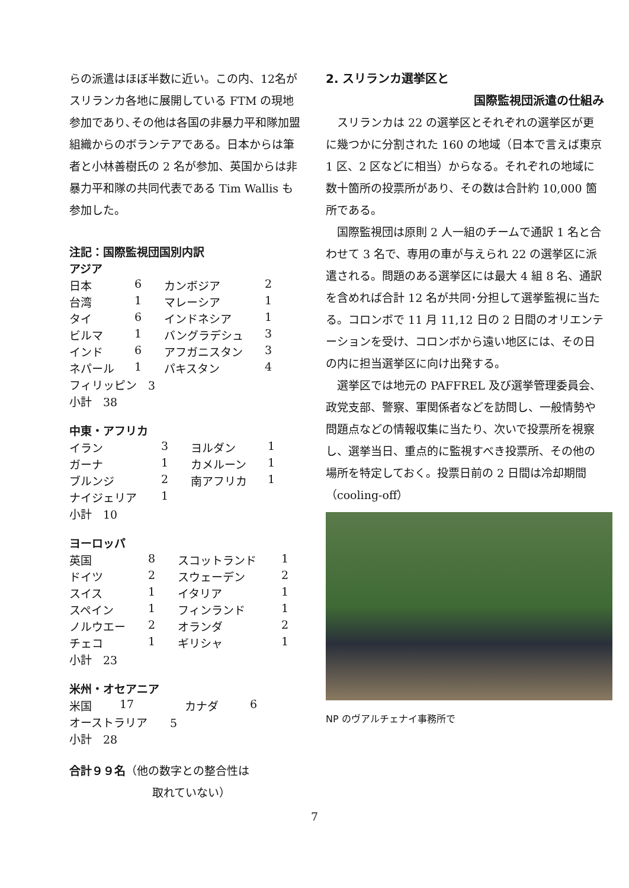らの派遣はほぼ半数に近い。この内、12名がスリランカ各地に展開している FTM の現地参加であり､その他は各国の非暴力平和隊加盟組織からのボランテアである。日本からは筆者と小林善樹氏の 2 名が参加、英国からは非暴力平和隊の共同代表である Tim Wallis も参加した。
注記：国際監視団国別内訳
アジア
| 日本 | 6 | カンボジア | 2 |
| 台湾 | 1 | マレーシア | 1 |
| タイ | 6 | インドネシア | 1 |
| ビルマ | 1 | バングラデシュ | 3 |
| インド | 6 | アフガニスタン | 3 |
| ネパール | 1 | パキスタン | 4 |
| フィリッピン 3 | | | |
| 小計 38 | | | |
中東・アフリカ
| イラン | 3 | ヨルダン | 1 |
| ガーナ | 1 | カメルーン | 1 |
| ブルンジ | 2 | 南アフリカ | 1 |
| ナイジェリア | 1 | | |
| 小計 10 | | | |
ヨーロッパ
| 英国 | 8 | スコットランド | 1 |
| ドイツ | 2 | スウェーデン | 2 |
| スイス | 1 | イタリア | 1 |
| スペイン | 1 | フィンランド | 1 |
| ノルウエー | 2 | オランダ | 2 |
| チェコ | 1 | ギリシャ | 1 |
| 小計 23 | | | |
米州・オセアニア
| 米国 | 17 | カナダ | 6 |
| オーストラリア 5 | | | |
| 小計 28 | | | |
合計９９名（他の数字との整合性は
取れていない）
2. スリランカ選挙区と
国際監視団派遣の仕組み
スリランカは 22 の選挙区とそれぞれの選挙区が更に幾つかに分割された 160 の地域（日本で言えば東京 1 区、2 区などに相当）からなる。それぞれの地域に数十箇所の投票所があり、その数は合計約 10,000 箇所である。
国際監視団は原則 2 人一組のチームで通訳 1 名と合わせて 3 名で、専用の車が与えられ 22 の選挙区に派遣される。問題のある選挙区には最大 4 組 8 名、通訳を含めれば合計 12 名が共同･分担して選挙監視に当たる。コロンボで 11 月 11,12 日の 2 日間のオリエンテーションを受け、コロンボから遠い地区には、その日の内に担当選挙区に向け出発する。
選挙区では地元の PAFFREL 及び選挙管理委員会、政党支部、警察、軍関係者などを訪問し、一般情勢や問題点などの情報収集に当たり、次いで投票所を視察し、選挙当日、重点的に監視すべき投票所、その他の場所を特定しておく。投票日前の 2 日間は冷却期間（cooling-off）
NP のヴアルチェナイ事務所で
7